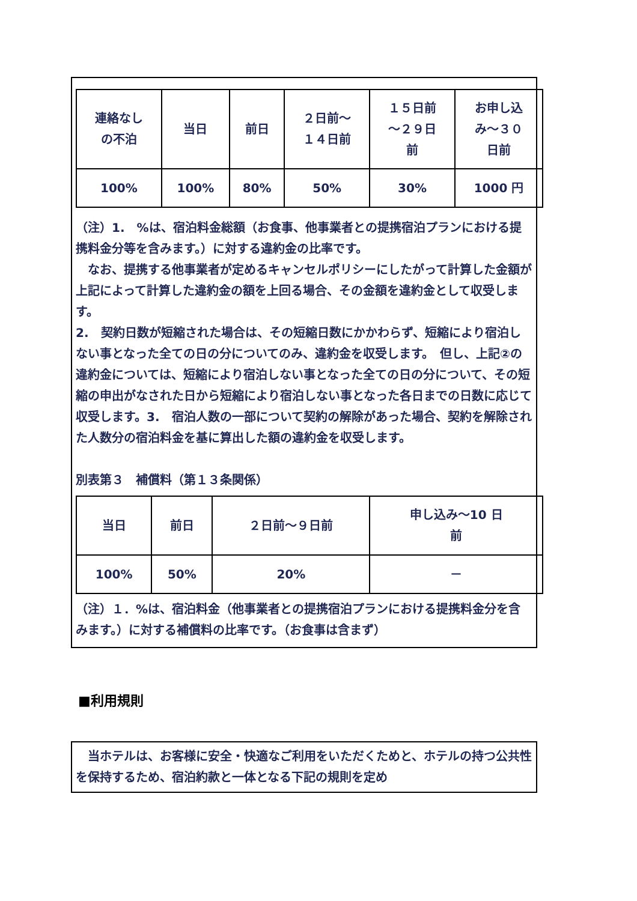| 連絡なし の不泊 | 当日 | 前日 | ２日前～ １４日前 | １５日前 ～２９日 前 | お申し込 み～３０ 日前 |
| 100% | 100% | 80% | 50% | 30% | 1000 円 |
（注）1.　%は、宿泊料金総額（お食事、他事業者との提携宿泊プランにおける提携料金分等を含みます。）に対する違約金の比率です。
　なお、提携する他事業者が定めるキャンセルポリシーにしたがって計算した金額が上記によって計算した違約金の額を上回る場合、その金額を違約金として収受します。
2.　契約日数が短縮された場合は、その短縮日数にかかわらず、短縮により宿泊しない事となった全ての日の分についてのみ、違約金を収受します。　但し、上記②の違約金については、短縮により宿泊しない事となった全ての日の分について、その短縮の申出がなされた日から短縮により宿泊しない事となった各日までの日数に応じて収受します。3.　宿泊人数の一部について契約の解除があった場合、契約を解除された人数分の宿泊料金を基に算出した額の違約金を収受します。
別表第３　補償料（第１３条関係）
| 当日 | 前日 | ２日前～９日前 | 申し込み～10 日 前 |
| 100% | 50% | 20% | － |
（注）１．%は、宿泊料金（他事業者との提携宿泊プランにおける提携料金分を含みます。）に対する補償料の比率です。（お食事は含まず）
■利用規則
　当ホテルは、お客様に安全・快適なご利用をいただくためと、ホテルの持つ公共性を保持するため、宿泊約款と一体となる下記の規則を定め